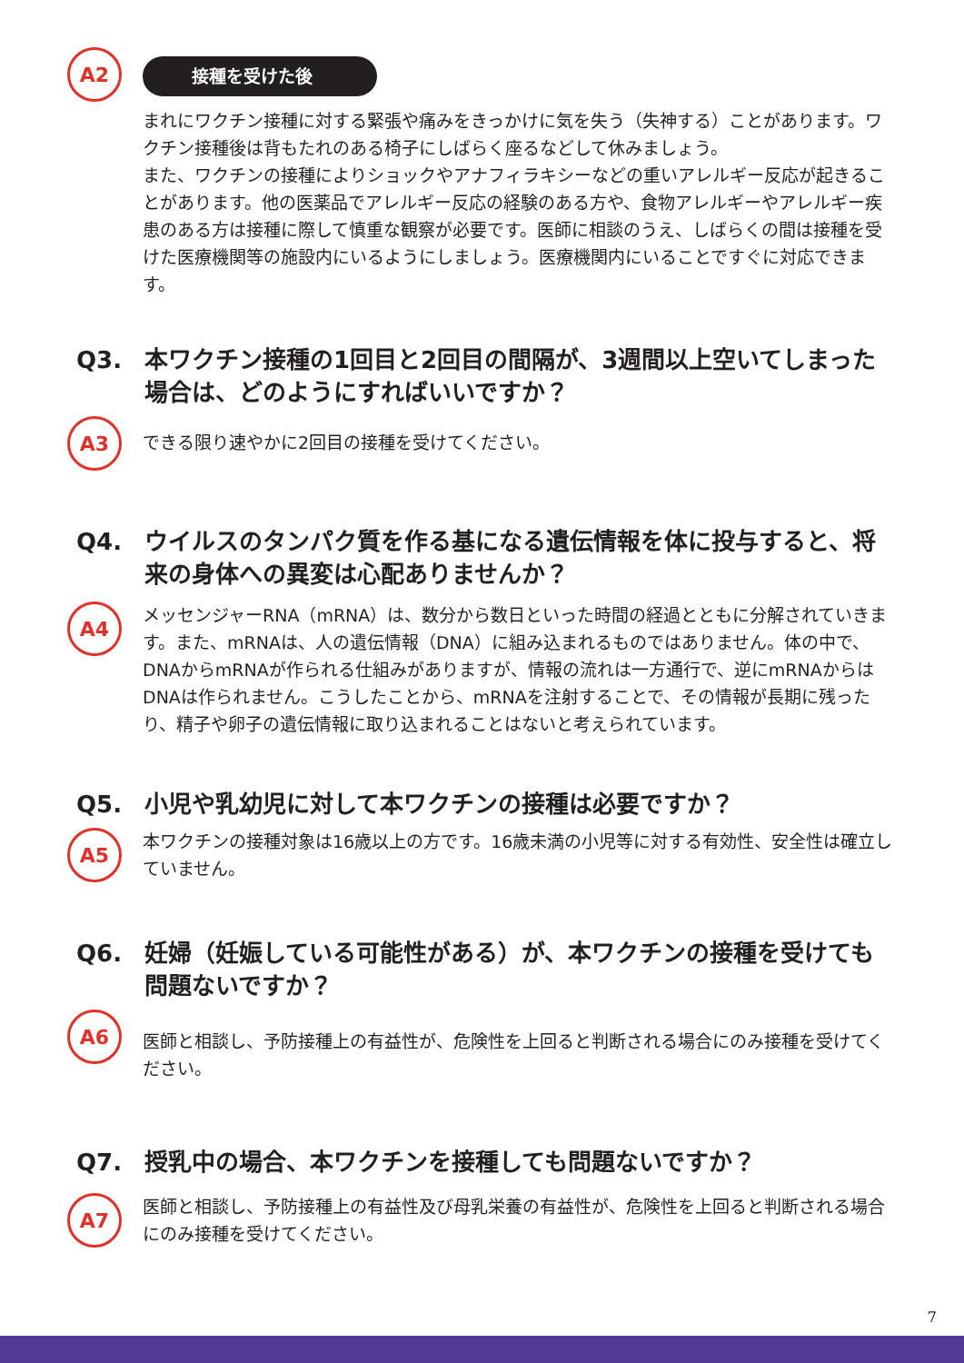A2
接種を受けた後
まれにワクチン接種に対する緊張や痛みをきっかけに気を失う（失神する）ことがあります。ワクチン接種後は背もたれのある椅子にしばらく座るなどして休みましょう。
また、ワクチンの接種によりショックやアナフィラキシーなどの重いアレルギー反応が起きることがあります。他の医薬品でアレルギー反応の経験のある方や、食物アレルギーやアレルギー疾患のある方は接種に際して慎重な観察が必要です。医師に相談のうえ、しばらくの間は接種を受けた医療機関等の施設内にいるようにしましょう。医療機関内にいることですぐに対応できます。
Q3. 本ワクチン接種の1回目と2回目の間隔が、3週間以上空いてしまった場合は、どのようにすればいいですか？
A3
できる限り速やかに2回目の接種を受けてください。
Q4. ウイルスのタンパク質を作る基になる遺伝情報を体に投与すると、将来の身体への異変は心配ありませんか？
A4
メッセンジャーRNA（mRNA）は、数分から数日といった時間の経過とともに分解されていきます。また、mRNAは、人の遺伝情報（DNA）に組み込まれるものではありません。体の中で、DNAからmRNAが作られる仕組みがありますが、情報の流れは一方通行で、逆にmRNAからはDNAは作られません。こうしたことから、mRNAを注射することで、その情報が長期に残ったり、精子や卵子の遺伝情報に取り込まれることはないと考えられています。
Q5. 小児や乳幼児に対して本ワクチンの接種は必要ですか？
A5
本ワクチンの接種対象は16歳以上の方です。16歳未満の小児等に対する有効性、安全性は確立していません。
Q6. 妊婦（妊娠している可能性がある）が、本ワクチンの接種を受けても問題ないですか？
A6
医師と相談し、予防接種上の有益性が、危険性を上回ると判断される場合にのみ接種を受けてください。
Q7. 授乳中の場合、本ワクチンを接種しても問題ないですか？
A7
医師と相談し、予防接種上の有益性及び母乳栄養の有益性が、危険性を上回ると判断される場合にのみ接種を受けてください。
7